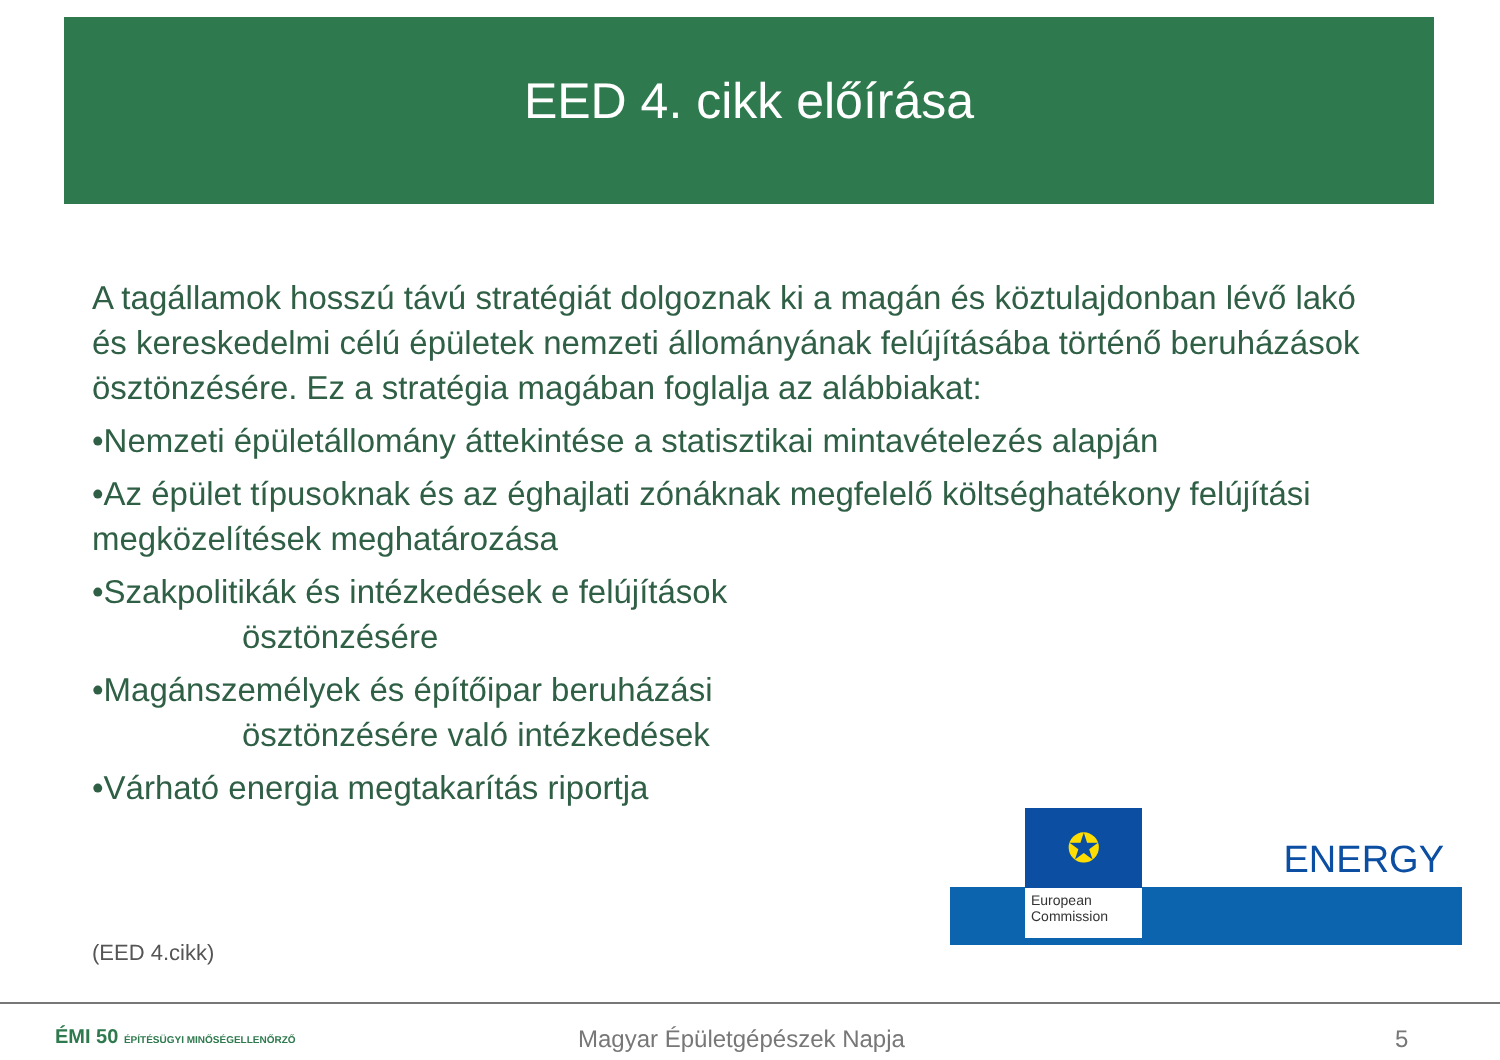EED 4. cikk előírása
A tagállamok hosszú távú stratégiát dolgoznak ki a magán és köztulajdonban lévő lakó és kereskedelmi célú épületek nemzeti állományának felújításába történő beruházások ösztönzésére. Ez a stratégia magában foglalja az alábbiakat:
•Nemzeti épületállomány áttekintése a statisztikai mintavételezés alapján
•Az épület típusoknak és az éghajlati zónáknak megfelelő költséghatékony felújítási megközelítések meghatározása
•Szakpolitikák és intézkedések e felújítások
ösztönzésére
•Magánszemélyek és építőipar beruházási
ösztönzésére való intézkedések
•Várható energia megtakarítás riportja
✪
European Commission
ENERGY
(EED 4.cikk)
ÉMI 50 ÉPÍTÉSÜGYI MINŐSÉGELLENŐRZŐ
Magyar Épületgépészek Napja 5